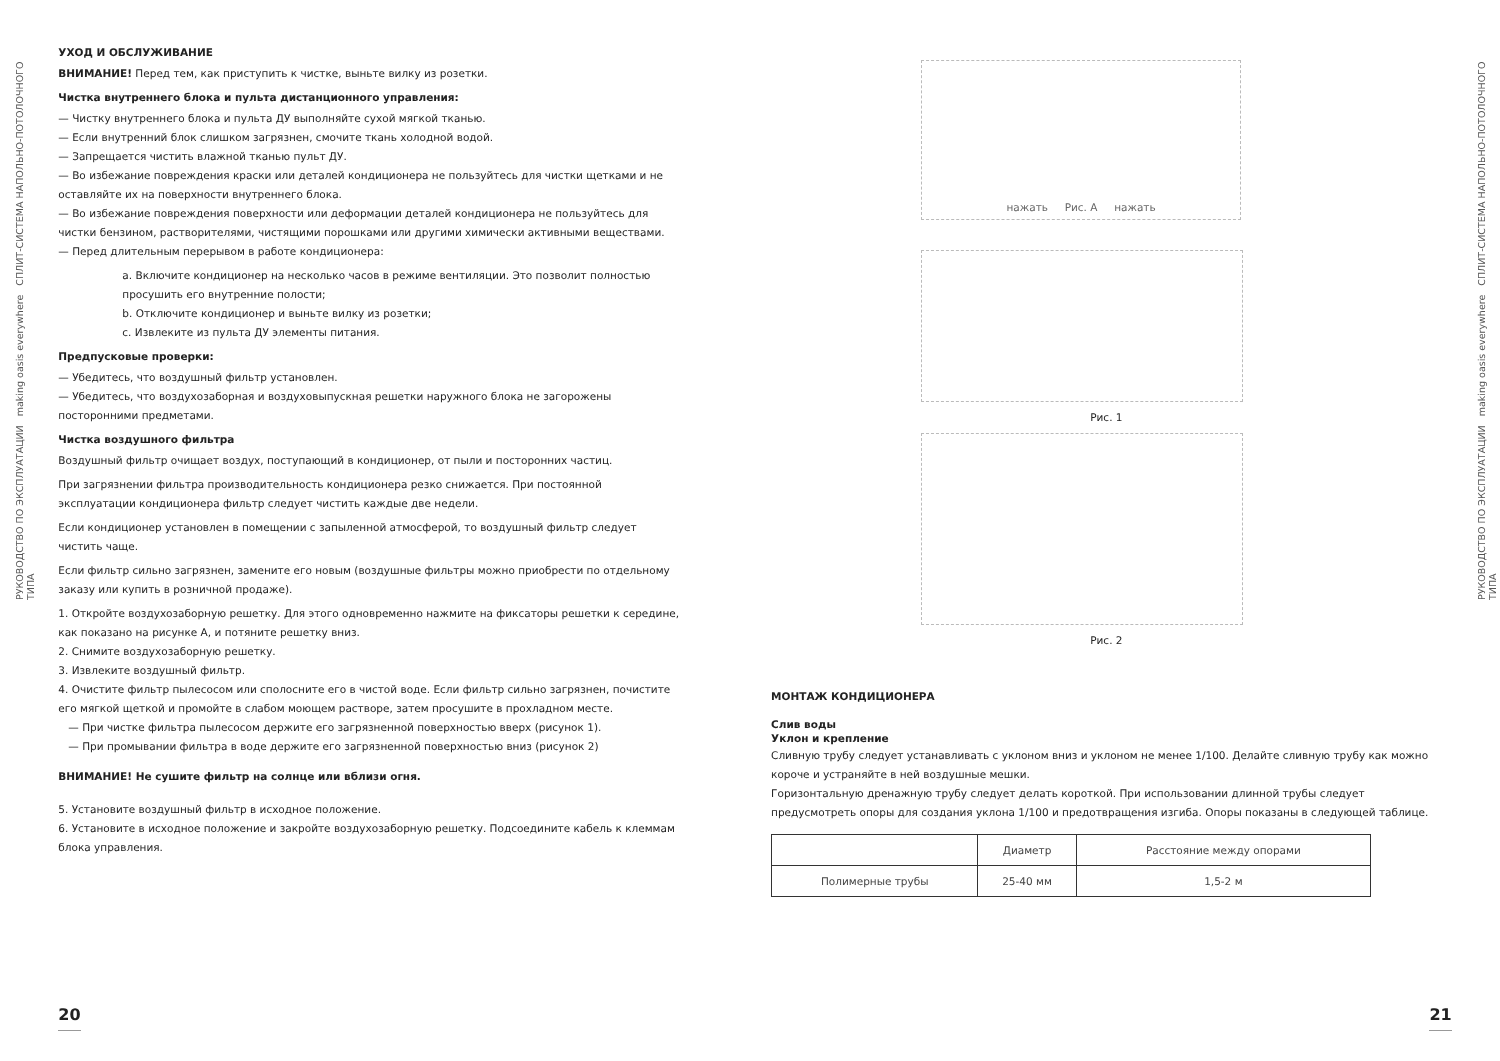РУКОВОДСТВО ПО ЭКСПЛУАТАЦИИ making oasis everywhere СПЛИТ-СИСТЕМА НАПОЛЬНО-ПОТОЛОЧНОГО ТИПА
УХОД И ОБСЛУЖИВАНИЕ
ВНИМАНИЕ! Перед тем, как приступить к чистке, выньте вилку из розетки.
Чистка внутреннего блока и пульта дистанционного управления:
— Чистку внутреннего блока и пульта ДУ выполняйте сухой мягкой тканью.
— Если внутренний блок слишком загрязнен, смочите ткань холодной водой.
— Запрещается чистить влажной тканью пульт ДУ.
— Во избежание повреждения краски или деталей кондиционера не пользуйтесь для чистки щетками и не оставляйте их на поверхности внутреннего блока.
— Во избежание повреждения поверхности или деформации деталей кондиционера не пользуйтесь для чистки бензином, растворителями, чистящими порошками или другими химически активными веществами.
— Перед длительным перерывом в работе кондиционера:
a. Включите кондиционер на несколько часов в режиме вентиляции. Это позволит полностью просушить его внутренние полости;
b. Отключите кондиционер и выньте вилку из розетки;
c. Извлеките из пульта ДУ элементы питания.
Предпусковые проверки:
— Убедитесь, что воздушный фильтр установлен.
— Убедитесь, что воздухозаборная и воздуховыпускная решетки наружного блока не загорожены посторонними предметами.
Чистка воздушного фильтра
Воздушный фильтр очищает воздух, поступающий в кондиционер, от пыли и посторонних частиц.
При загрязнении фильтра производительность кондиционера резко снижается. При постоянной эксплуатации кондиционера фильтр следует чистить каждые две недели.
Если кондиционер установлен в помещении с запыленной атмосферой, то воздушный фильтр следует чистить чаще.
Если фильтр сильно загрязнен, замените его новым (воздушные фильтры можно приобрести по отдельному заказу или купить в розничной продаже).
1. Откройте воздухозаборную решетку. Для этого одновременно нажмите на фиксаторы решетки к середине, как показано на рисунке А, и потяните решетку вниз.
2. Снимите воздухозаборную решетку.
3. Извлеките воздушный фильтр.
4. Очистите фильтр пылесосом или сполосните его в чистой воде. Если фильтр сильно загрязнен, почистите его мягкой щеткой и промойте в слабом моющем растворе, затем просушите в прохладном месте.
— При чистке фильтра пылесосом держите его загрязненной поверхностью вверх (рисунок 1).
— При промывании фильтра в воде держите его загрязненной поверхностью вниз (рисунок 2)
ВНИМАНИЕ! Не сушите фильтр на солнце или вблизи огня.
5. Установите воздушный фильтр в исходное положение.
6. Установите в исходное положение и закройте воздухозаборную решетку. Подсоедините кабель к клеммам блока управления.
20
нажать Рис. А нажать
Рис. 1
Рис. 2
МОНТАЖ КОНДИЦИОНЕРА
Слив воды
Уклон и крепление
Сливную трубу следует устанавливать с уклоном вниз и уклоном не менее 1/100. Делайте сливную трубу как можно короче и устраняйте в ней воздушные мешки.
Горизонтальную дренажную трубу следует делать короткой. При использовании длинной трубы следует предусмотреть опоры для создания уклона 1/100 и предотвращения изгиба. Опоры показаны в следующей таблице.
| | Диаметр | Расстояние между опорами |
| Полимерные трубы | 25-40 мм | 1,5-2 м |
21
РУКОВОДСТВО ПО ЭКСПЛУАТАЦИИ making oasis everywhere СПЛИТ-СИСТЕМА НАПОЛЬНО-ПОТОЛОЧНОГО ТИПА